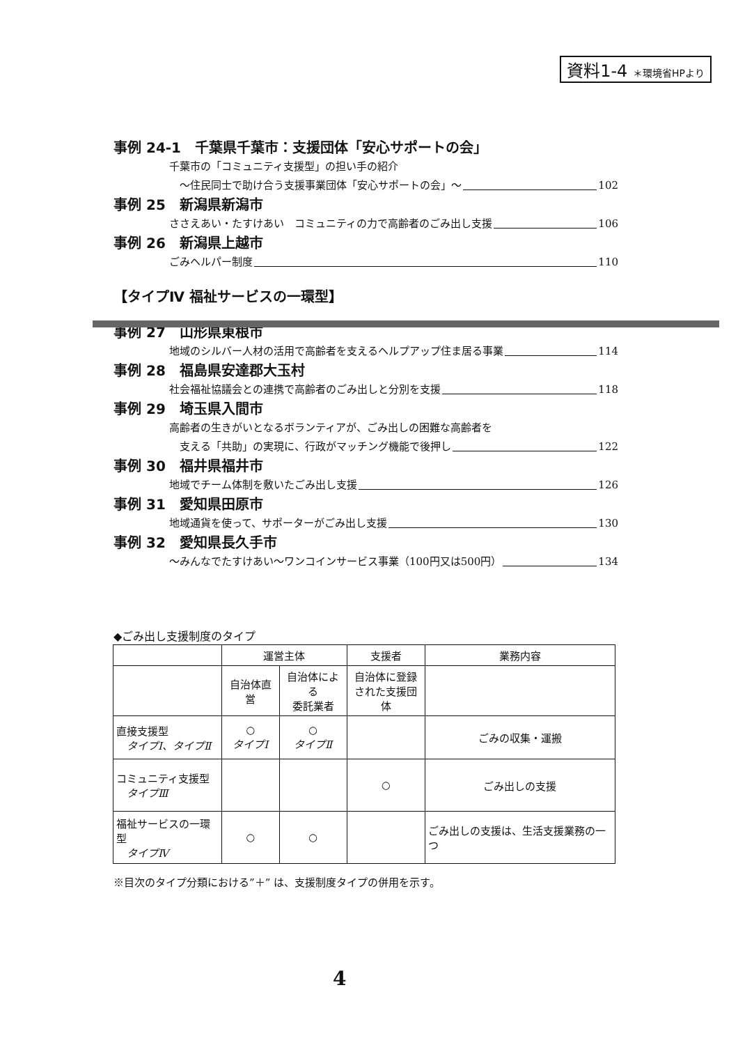資料1-4 ＊環境省HPより
事例 24-1　千葉県千葉市：支援団体「安心サポートの会」
千葉市の「コミュニティ支援型」の担い手の紹介
　～住民同士で助け合う支援事業団体「安心サポートの会」～ 102
事例 25　新潟県新潟市
ささえあい・たすけあい　コミュニティの力で高齢者のごみ出し支援 106
事例 26　新潟県上越市
ごみヘルパー制度 110
【タイプⅣ 福祉サービスの一環型】
事例 27　山形県東根市
地域のシルバー人材の活用で高齢者を支えるヘルプアップ住ま居る事業 114
事例 28　福島県安達郡大玉村
社会福祉協議会との連携で高齢者のごみ出しと分別を支援 118
事例 29　埼玉県入間市
高齢者の生きがいとなるボランティアが、ごみ出しの困難な高齢者を
　支える「共助」の実現に、行政がマッチング機能で後押し 122
事例 30　福井県福井市
地域でチーム体制を敷いたごみ出し支援 126
事例 31　愛知県田原市
地域通貨を使って、サポーターがごみ出し支援 130
事例 32　愛知県長久手市
～みんなでたすけあい～ワンコインサービス事業（100円又は500円） 134
◆ごみ出し支援制度のタイプ
| | 運営主体 | | 支援者 | 業務内容 |
| --- | --- | --- | --- | --- |
| | 自治体直営 | 自治体による 委託業者 | 自治体に登録 された支援団体 | |
| 直接支援型 タイプⅠ、タイプⅡ | ○ タイプⅠ | ○ タイプⅡ | | ごみの収集・運搬 |
| コミュニティ支援型 タイプⅢ | | | ○ | ごみ出しの支援 |
| 福祉サービスの一環型 タイプⅣ | ○ | ○ | | ごみ出しの支援は、生活支援業務の一つ |
※目次のタイプ分類における”＋” は、支援制度タイプの併用を示す。
4